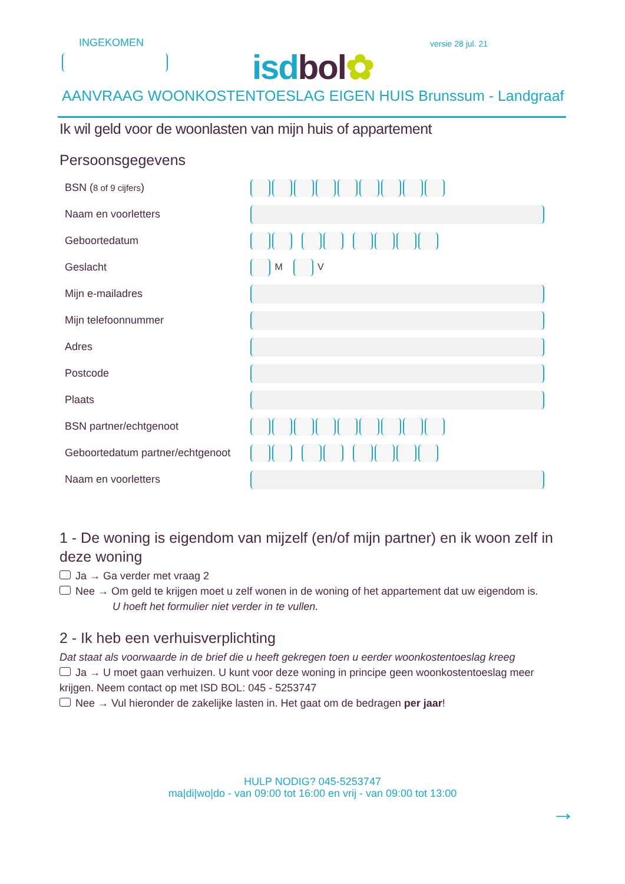INGEKOMEN
isd bol✿
versie 28 jul. 21
AANVRAAG WOONKOSTENTOESLAG EIGEN HUIS Brunssum - Landgraaf
Ik wil geld voor de woonlasten van mijn huis of appartement
Persoonsgegevens
BSN (8 of 9 cijfers)
Naam en voorletters
Geboortedatum
Geslacht M V
Mijn e-mailadres
Mijn telefoonnummer
Adres
Postcode
Plaats
BSN partner/echtgenoot
Geboortedatum partner/echtgenoot
Naam en voorletters
1 - De woning is eigendom van mijzelf (en/of mijn partner) en ik woon zelf in deze woning
Ja → Ga verder met vraag 2
Nee → Om geld te krijgen moet u zelf wonen in de woning of het appartement dat uw eigendom is.
U hoeft het formulier niet verder in te vullen.
2 - Ik heb een verhuisverplichting
Dat staat als voorwaarde in de brief die u heeft gekregen toen u eerder woonkostentoeslag kreeg
Ja → U moet gaan verhuizen. U kunt voor deze woning in principe geen woonkostentoeslag meer krijgen. Neem contact op met ISD BOL: 045 - 5253747
Nee → Vul hieronder de zakelijke lasten in. Het gaat om de bedragen per jaar!
HULP NODIG? 045-5253747
ma|di|wo|do - van 09:00 tot 16:00 en vrij - van 09:00 tot 13:00
→